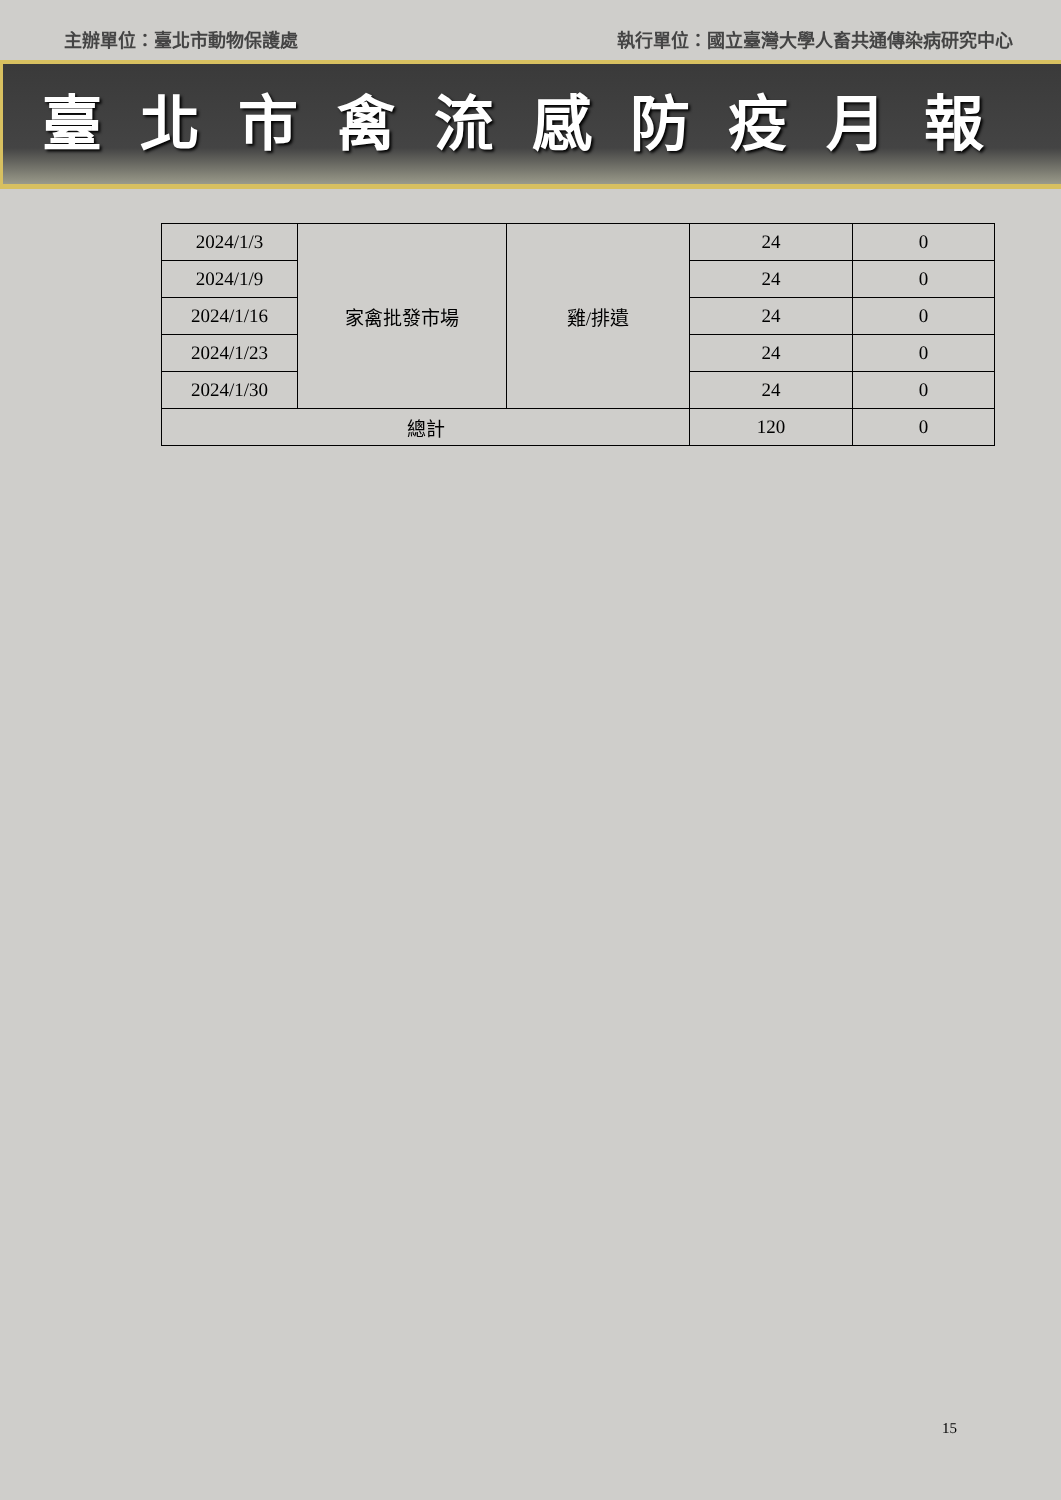主辦單位：臺北市動物保護處 執行單位：國立臺灣大學人畜共通傳染病研究中心
臺北市禽流感防疫月報
| 2024/1/3 | 家禽批發市場 | 雞/排遺 | 24 | 0 |
| 2024/1/9 | | | 24 | 0 |
| 2024/1/16 | | | 24 | 0 |
| 2024/1/23 | | | 24 | 0 |
| 2024/1/30 | | | 24 | 0 |
| 總計 | | | 120 | 0 |
15